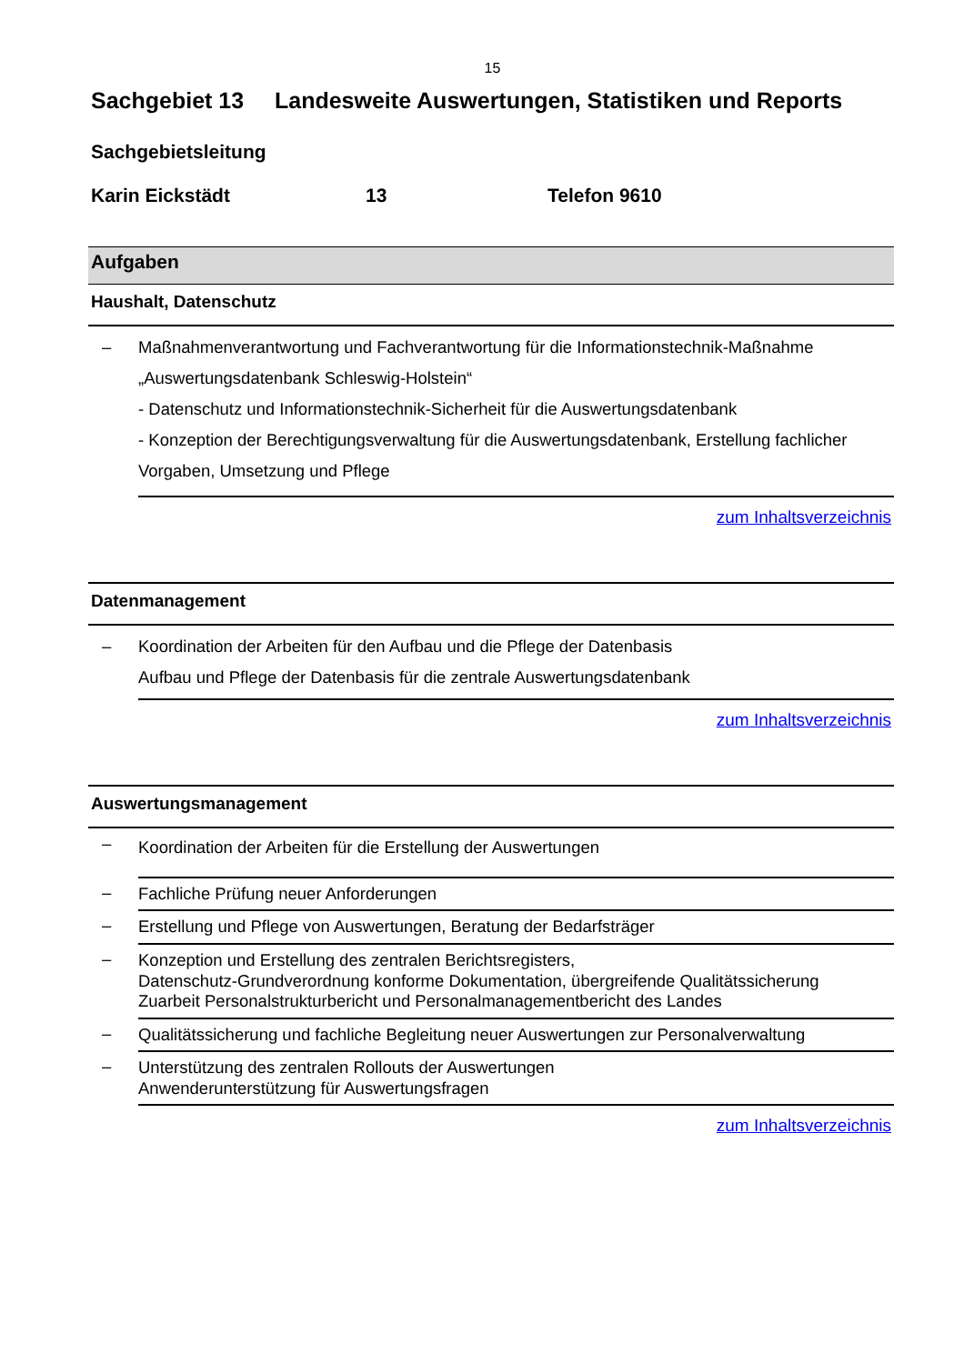15
Sachgebiet 13 Landesweite Auswertungen, Statistiken und Reports
Sachgebietsleitung
Karin Eickstädt 13 Telefon 9610
| Aufgaben | |
| --- | --- |
| Haushalt, Datenschutz | |
| – | Maßnahmenverantwortung und Fachverantwortung für die Informationstechnik-Maßnahme „Auswertungsdatenbank Schleswig-Holstein“ - Datenschutz und Informationstechnik-Sicherheit für die Auswertungsdatenbank - Konzeption der Berechtigungsverwaltung für die Auswertungsdatenbank, Erstellung fachlicher Vorgaben, Umsetzung und Pflege |
| zum Inhaltsverzeichnis | |
| Datenmanagement | |
| – | Koordination der Arbeiten für den Aufbau und die Pflege der Datenbasis Aufbau und Pflege der Datenbasis für die zentrale Auswertungsdatenbank |
| zum Inhaltsverzeichnis | |
| Auswertungsmanagement | |
| – | Koordination der Arbeiten für die Erstellung der Auswertungen |
| – | Fachliche Prüfung neuer Anforderungen |
| – | Erstellung und Pflege von Auswertungen, Beratung der Bedarfsträger |
| – | Konzeption und Erstellung des zentralen Berichtsregisters, Datenschutz-Grundverordnung konforme Dokumentation, übergreifende Qualitätssicherung Zuarbeit Personalstrukturbericht und Personalmanagementbericht des Landes |
| – | Qualitätssicherung und fachliche Begleitung neuer Auswertungen zur Personalverwaltung |
| – | Unterstützung des zentralen Rollouts der Auswertungen Anwenderunterstützung für Auswertungsfragen |
| zum Inhaltsverzeichnis | |